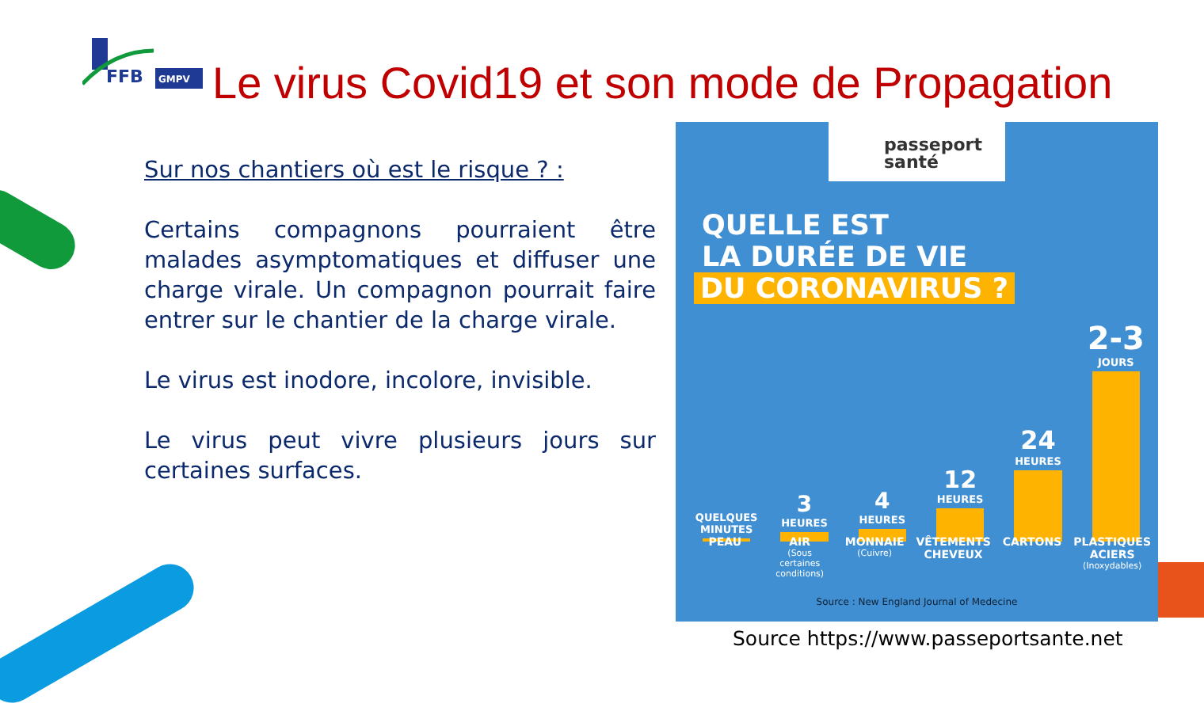FFB
GMPV
Le virus Covid19 et son mode de Propagation
Sur nos chantiers où est le risque ? :
Certains compagnons pourraient être malades asymptomatiques et diffuser une charge virale. Un compagnon pourrait faire entrer sur le chantier de la charge virale.
Le virus est inodore, incolore, invisible.
Le virus peut vivre plusieurs jours sur certaines surfaces.
passeport
santé
QUELLE EST
LA DURÉE DE VIE
DU CORONAVIRUS ?
QUELQUES MINUTES
3
HEURES
4
HEURES
12
HEURES
24
HEURES
2-3
JOURS
PEAU AIR
(Sous certaines conditions)
MONNAIE
(Cuivre)
VÊTEMENTS CHEVEUX CARTONS PLASTIQUES ACIERS
(Inoxydables)
Source : New England Journal of Medecine
Source https://www.passeportsante.net